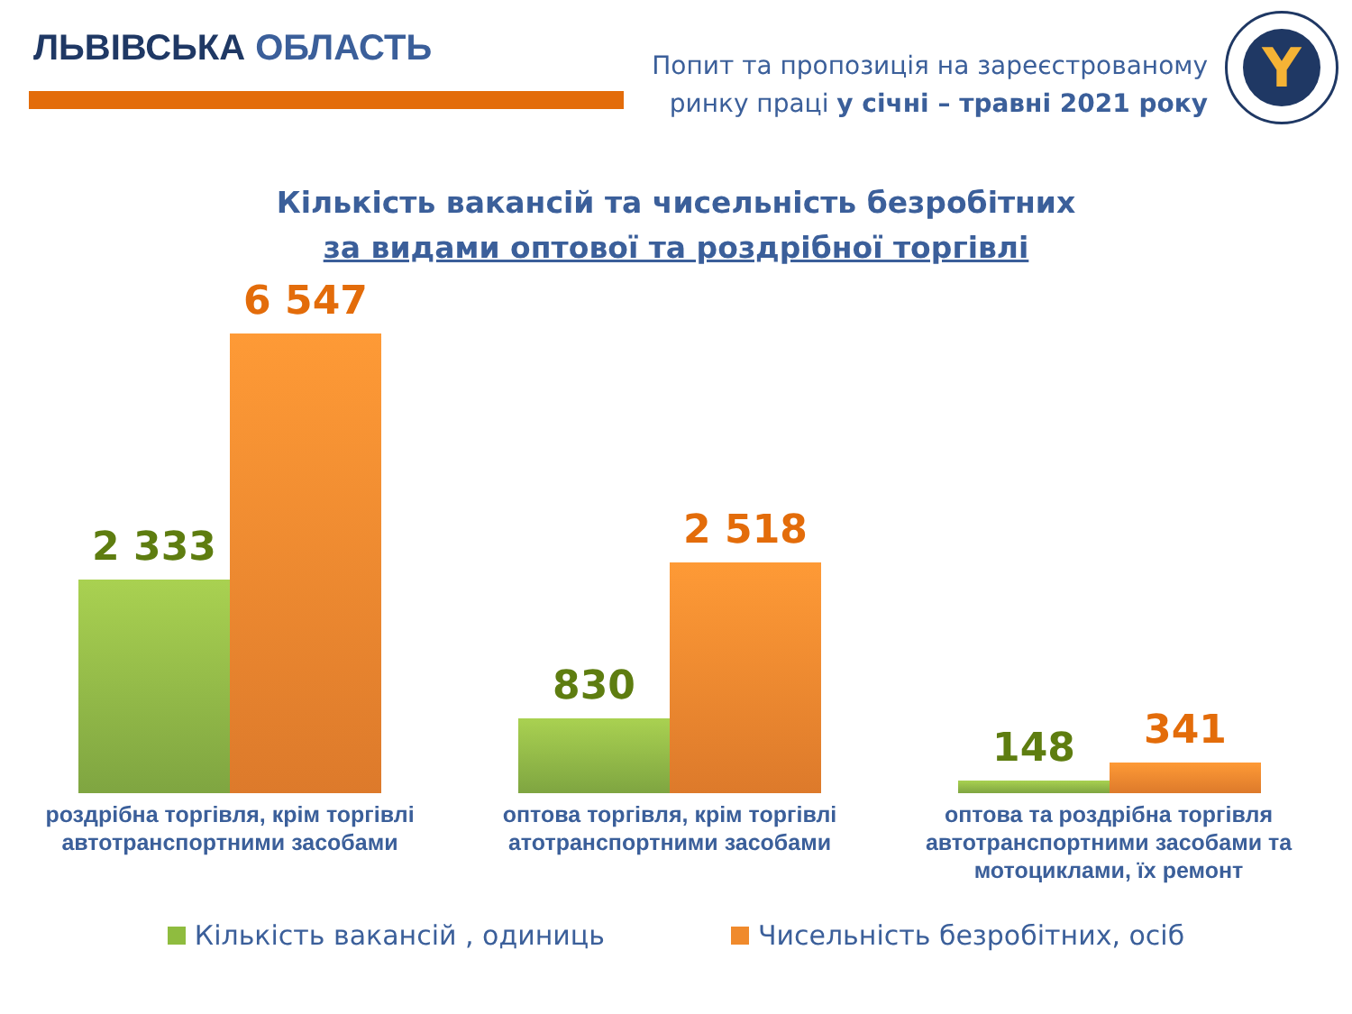ЛЬВІВСЬКА ОБЛАСТЬ
Попит та пропозиція на зареєстрованому
ринку праці у січні – травні 2021 року
Y
Кількість вакансій та чисельність безробітних
за видами оптової та роздрібної торгівлі
2 333
6 547
830
2 518
148
341
роздрібна торгівля, крім торгівлі автотранспортними засобами
оптова торгівля, крім торгівлі атотранспортними засобами
оптова та роздрібна торгівля автотранспортними засобами та мотоциклами, їх ремонт
Кількість вакансій , одиниць Чисельність безробітних, осіб